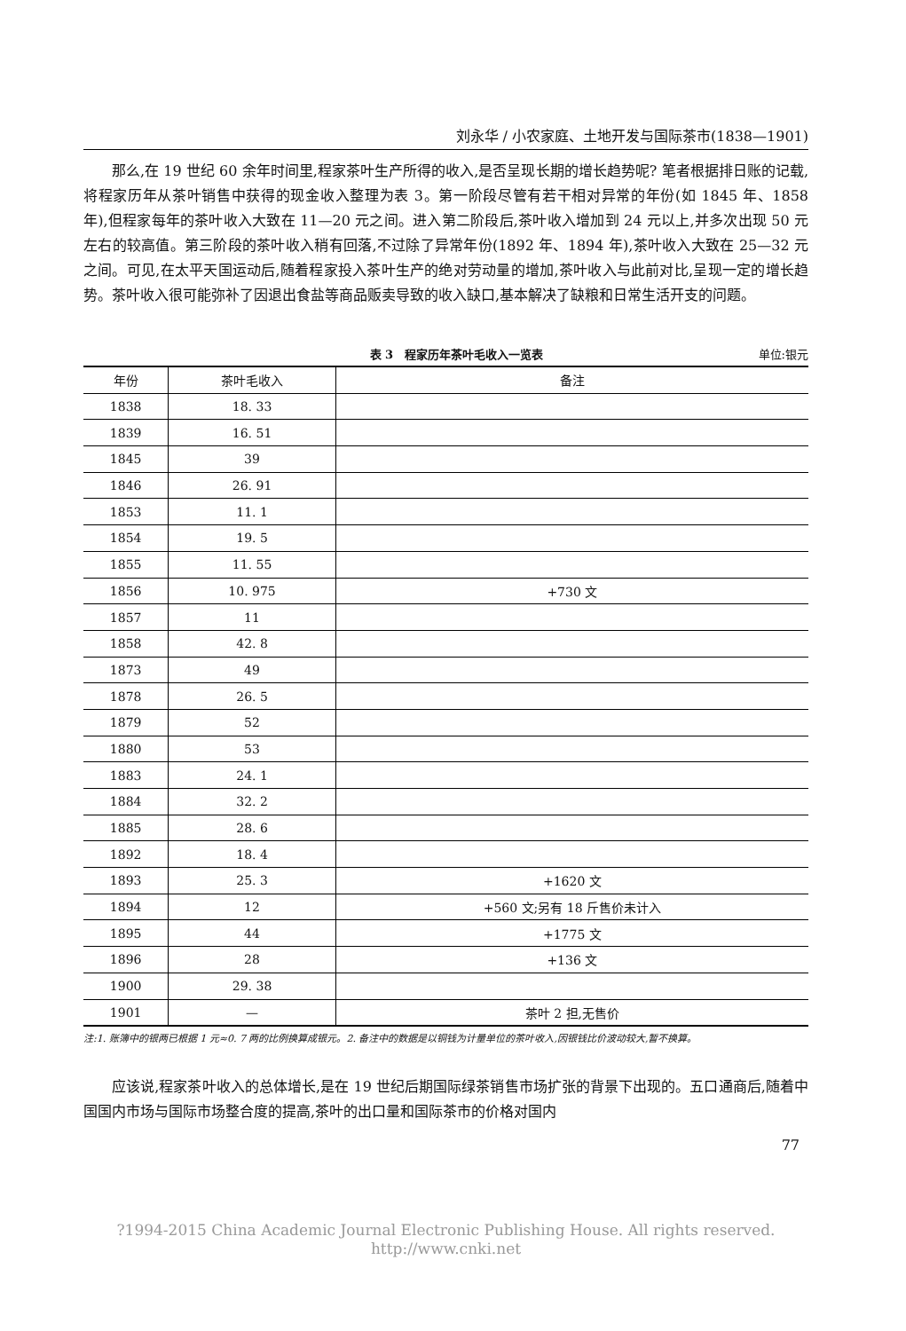刘永华 / 小农家庭、土地开发与国际茶市(1838—1901)
那么,在 19 世纪 60 余年时间里,程家茶叶生产所得的收入,是否呈现长期的增长趋势呢? 笔者根据排日账的记载,将程家历年从茶叶销售中获得的现金收入整理为表 3。第一阶段尽管有若干相对异常的年份(如 1845 年、1858 年),但程家每年的茶叶收入大致在 11—20 元之间。进入第二阶段后,茶叶收入增加到 24 元以上,并多次出现 50 元左右的较高值。第三阶段的茶叶收入稍有回落,不过除了异常年份(1892 年、1894 年),茶叶收入大致在 25—32 元之间。可见,在太平天国运动后,随着程家投入茶叶生产的绝对劳动量的增加,茶叶收入与此前对比,呈现一定的增长趋势。茶叶收入很可能弥补了因退出食盐等商品贩卖导致的收入缺口,基本解决了缺粮和日常生活开支的问题。
表 3　程家历年茶叶毛收入一览表 单位:银元
| 年份 | 茶叶毛收入 | 备注 |
| --- | --- | --- |
| 1838 | 18. 33 | |
| 1839 | 16. 51 | |
| 1845 | 39 | |
| 1846 | 26. 91 | |
| 1853 | 11. 1 | |
| 1854 | 19. 5 | |
| 1855 | 11. 55 | |
| 1856 | 10. 975 | +730 文 |
| 1857 | 11 | |
| 1858 | 42. 8 | |
| 1873 | 49 | |
| 1878 | 26. 5 | |
| 1879 | 52 | |
| 1880 | 53 | |
| 1883 | 24. 1 | |
| 1884 | 32. 2 | |
| 1885 | 28. 6 | |
| 1892 | 18. 4 | |
| 1893 | 25. 3 | +1620 文 |
| 1894 | 12 | +560 文;另有 18 斤售价未计入 |
| 1895 | 44 | +1775 文 |
| 1896 | 28 | +136 文 |
| 1900 | 29. 38 | |
| 1901 | — | 茶叶 2 担,无售价 |
注:1. 账簿中的银两已根据 1 元≈0. 7 两的比例换算成银元。2. 备注中的数据是以铜钱为计量单位的茶叶收入,因银钱比价波动较大,暂不换算。
应该说,程家茶叶收入的总体增长,是在 19 世纪后期国际绿茶销售市场扩张的背景下出现的。五口通商后,随着中国国内市场与国际市场整合度的提高,茶叶的出口量和国际茶市的价格对国内
77
?1994-2015 China Academic Journal Electronic Publishing House. All rights reserved.　 http://www.cnki.net